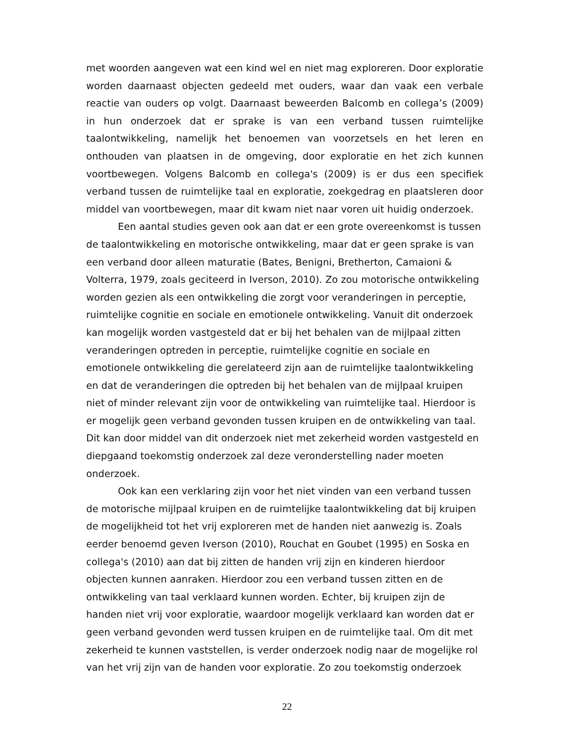met woorden aangeven wat een kind wel en niet mag exploreren. Door exploratie worden daarnaast objecten gedeeld met ouders, waar dan vaak een verbale reactie van ouders op volgt. Daarnaast beweerden Balcomb en collega’s (2009) in hun onderzoek dat er sprake is van een verband tussen ruimtelijke taalontwikkeling, namelijk het benoemen van voorzetsels en het leren en onthouden van plaatsen in de omgeving, door exploratie en het zich kunnen voortbewegen. Volgens Balcomb en collega's (2009) is er dus een specifiek verband tussen de ruimtelijke taal en exploratie, zoekgedrag en plaatsleren door middel van voortbewegen, maar dit kwam niet naar voren uit huidig onderzoek.
Een aantal studies geven ook aan dat er een grote overeenkomst is tussen de taalontwikkeling en motorische ontwikkeling, maar dat er geen sprake is van een verband door alleen maturatie (Bates, Benigni, Bretherton, Camaioni & Volterra, 1979, zoals geciteerd in Iverson, 2010). Zo zou motorische ontwikkeling worden gezien als een ontwikkeling die zorgt voor veranderingen in perceptie, ruimtelijke cognitie en sociale en emotionele ontwikkeling. Vanuit dit onderzoek kan mogelijk worden vastgesteld dat er bij het behalen van de mijlpaal zitten veranderingen optreden in perceptie, ruimtelijke cognitie en sociale en emotionele ontwikkeling die gerelateerd zijn aan de ruimtelijke taalontwikkeling en dat de veranderingen die optreden bij het behalen van de mijlpaal kruipen niet of minder relevant zijn voor de ontwikkeling van ruimtelijke taal. Hierdoor is er mogelijk geen verband gevonden tussen kruipen en de ontwikkeling van taal. Dit kan door middel van dit onderzoek niet met zekerheid worden vastgesteld en diepgaand toekomstig onderzoek zal deze veronderstelling nader moeten onderzoek.
Ook kan een verklaring zijn voor het niet vinden van een verband tussen de motorische mijlpaal kruipen en de ruimtelijke taalontwikkeling dat bij kruipen de mogelijkheid tot het vrij exploreren met de handen niet aanwezig is. Zoals eerder benoemd geven Iverson (2010), Rouchat en Goubet (1995) en Soska en collega's (2010) aan dat bij zitten de handen vrij zijn en kinderen hierdoor objecten kunnen aanraken. Hierdoor zou een verband tussen zitten en de ontwikkeling van taal verklaard kunnen worden. Echter, bij kruipen zijn de handen niet vrij voor exploratie, waardoor mogelijk verklaard kan worden dat er geen verband gevonden werd tussen kruipen en de ruimtelijke taal. Om dit met zekerheid te kunnen vaststellen, is verder onderzoek nodig naar de mogelijke rol van het vrij zijn van de handen voor exploratie. Zo zou toekomstig onderzoek
22